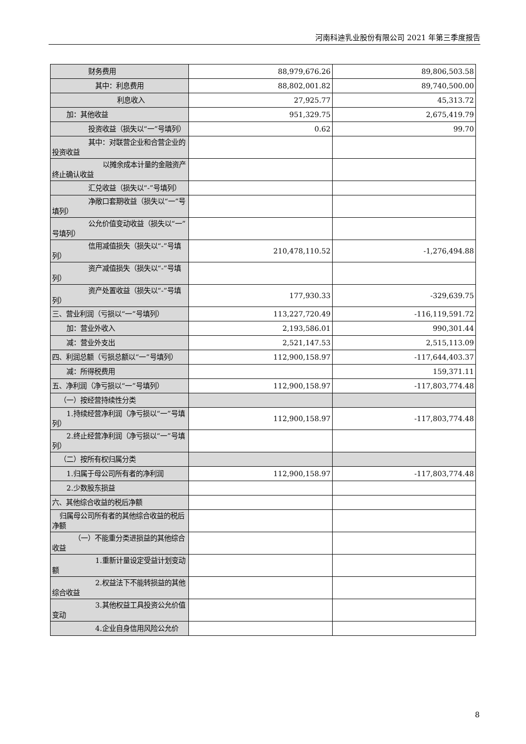河南科迪乳业股份有限公司 2021 年第三季度报告
| 财务费用 | 88,979,676.26 | 89,806,503.58 |
| 其中：利息费用 | 88,802,001.82 | 89,740,500.00 |
| 利息收入 | 27,925.77 | 45,313.72 |
| 加：其他收益 | 951,329.75 | 2,675,419.79 |
| 投资收益（损失以“一”号填列） | 0.62 | 99.70 |
| 其中：对联营企业和合营企业的投资收益 | | |
| 以摊余成本计量的金融资产终止确认收益 | | |
| 汇兑收益（损失以“-”号填列） | | |
| 净敞口套期收益（损失以“一”号填列） | | |
| 公允价值变动收益（损失以“一”号填列） | | |
| 信用减值损失（损失以“-”号填列） | 210,478,110.52 | -1,276,494.88 |
| 资产减值损失（损失以“-”号填列） | | |
| 资产处置收益（损失以“-”号填列） | 177,930.33 | -329,639.75 |
| 三、营业利润（亏损以“一”号填列） | 113,227,720.49 | -116,119,591.72 |
| 加：营业外收入 | 2,193,586.01 | 990,301.44 |
| 减：营业外支出 | 2,521,147.53 | 2,515,113.09 |
| 四、利润总额（亏损总额以“一”号填列） | 112,900,158.97 | -117,644,403.37 |
| 减：所得税费用 | | 159,371.11 |
| 五、净利润（净亏损以“一”号填列） | 112,900,158.97 | -117,803,774.48 |
| （一）按经营持续性分类 | | |
| 1.持续经营净利润（净亏损以“一”号填列） | 112,900,158.97 | -117,803,774.48 |
| 2.终止经营净利润（净亏损以“一”号填列） | | |
| （二）按所有权归属分类 | | |
| 1.归属于母公司所有者的净利润 | 112,900,158.97 | -117,803,774.48 |
| 2.少数股东损益 | | |
| 六、其他综合收益的税后净额 | | |
| 归属母公司所有者的其他综合收益的税后净额 | | |
| （一）不能重分类进损益的其他综合收益 | | |
| 1.重新计量设定受益计划变动额 | | |
| 2.权益法下不能转损益的其他综合收益 | | |
| 3.其他权益工具投资公允价值变动 | | |
| 4.企业自身信用风险公允价 | | |
8